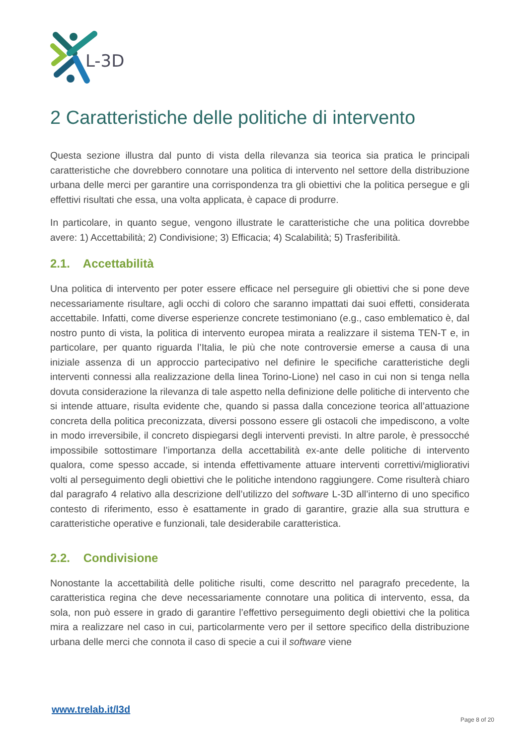L-3D
2 Caratteristiche delle politiche di intervento
Questa sezione illustra dal punto di vista della rilevanza sia teorica sia pratica le principali caratteristiche che dovrebbero connotare una politica di intervento nel settore della distribuzione urbana delle merci per garantire una corrispondenza tra gli obiettivi che la politica persegue e gli effettivi risultati che essa, una volta applicata, è capace di produrre.
In particolare, in quanto segue, vengono illustrate le caratteristiche che una politica dovrebbe avere: 1) Accettabilità; 2) Condivisione; 3) Efficacia; 4) Scalabilità; 5) Trasferibilità.
2.1. Accettabilità
Una politica di intervento per poter essere efficace nel perseguire gli obiettivi che si pone deve necessariamente risultare, agli occhi di coloro che saranno impattati dai suoi effetti, considerata accettabile. Infatti, come diverse esperienze concrete testimoniano (e.g., caso emblematico è, dal nostro punto di vista, la politica di intervento europea mirata a realizzare il sistema TEN-T e, in particolare, per quanto riguarda l’Italia, le più che note controversie emerse a causa di una iniziale assenza di un approccio partecipativo nel definire le specifiche caratteristiche degli interventi connessi alla realizzazione della linea Torino-Lione) nel caso in cui non si tenga nella dovuta considerazione la rilevanza di tale aspetto nella definizione delle politiche di intervento che si intende attuare, risulta evidente che, quando si passa dalla concezione teorica all’attuazione concreta della politica preconizzata, diversi possono essere gli ostacoli che impediscono, a volte in modo irreversibile, il concreto dispiegarsi degli interventi previsti. In altre parole, è pressocché impossibile sottostimare l’importanza della accettabilità ex-ante delle politiche di intervento qualora, come spesso accade, si intenda effettivamente attuare interventi correttivi/migliorativi volti al perseguimento degli obiettivi che le politiche intendono raggiungere. Come risulterà chiaro dal paragrafo 4 relativo alla descrizione dell’utilizzo del software L-3D all’interno di uno specifico contesto di riferimento, esso è esattamente in grado di garantire, grazie alla sua struttura e caratteristiche operative e funzionali, tale desiderabile caratteristica.
2.2. Condivisione
Nonostante la accettabilità delle politiche risulti, come descritto nel paragrafo precedente, la caratteristica regina che deve necessariamente connotare una politica di intervento, essa, da sola, non può essere in grado di garantire l’effettivo perseguimento degli obiettivi che la politica mira a realizzare nel caso in cui, particolarmente vero per il settore specifico della distribuzione urbana delle merci che connota il caso di specie a cui il software viene
www.trelab.it/l3d
Page 8 of 20